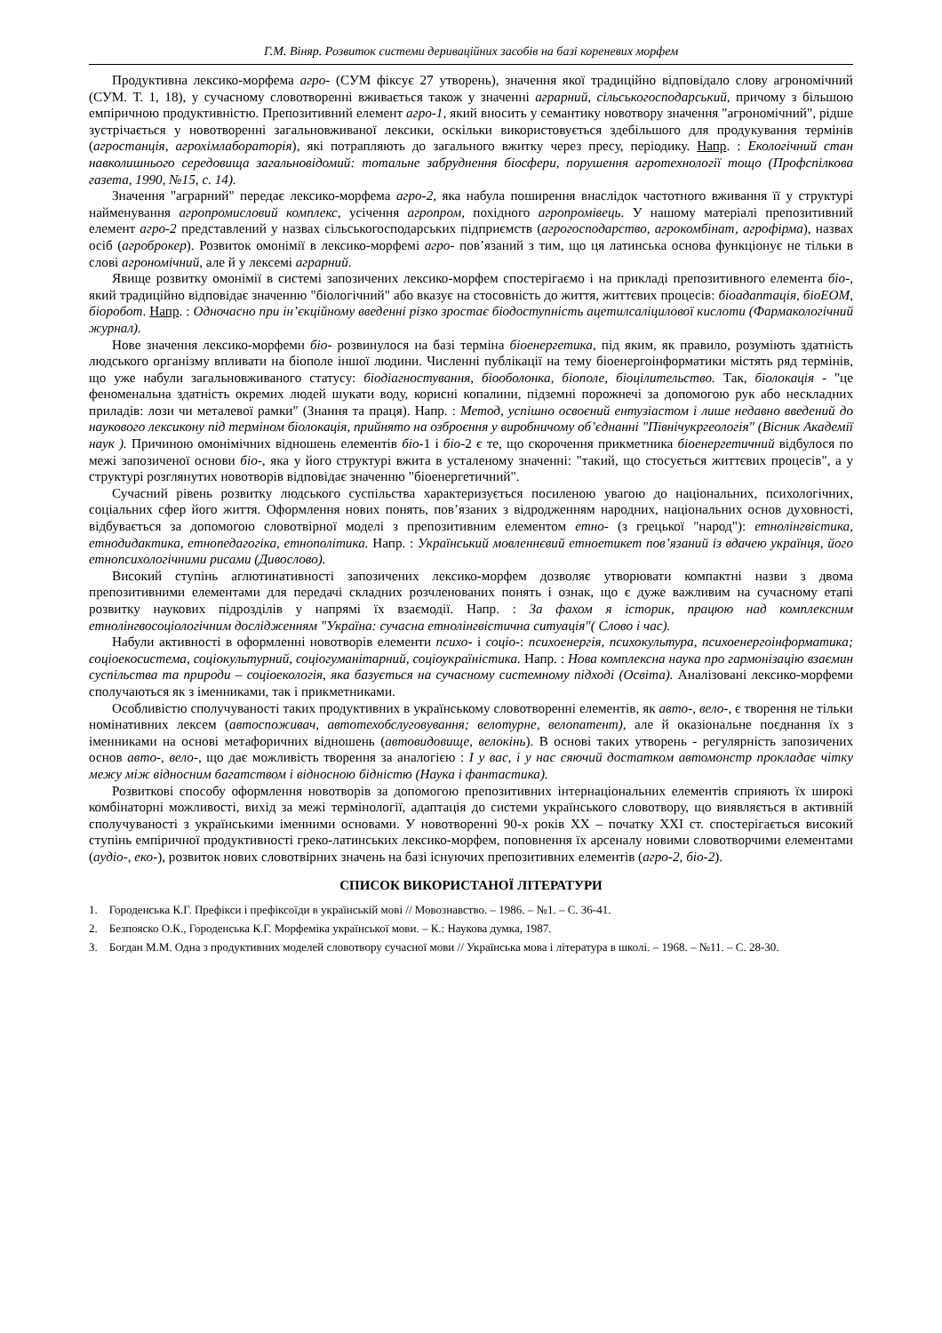Г.М. Віняр. Розвиток системи дериваційних засобів на базі кореневих морфем
Продуктивна лексико-морфема агро- (СУМ фіксує 27 утворень), значення якої традиційно відповідало слову агрономічний (СУМ. Т. 1, 18), у сучасному словотворенні вживається також у значенні аграрний, сільськогосподарський, причому з більшою емпіричною продуктивністю. Препозитивний елемент агро-1, який вносить у семантику новотвору значення "агрономічний", рідше зустрічається у новотворенні загальновживаної лексики, оскільки використовується здебільшого для продукування термінів (агростанція, агрохімлабораторія), які потрапляють до загального вжитку через пресу, періодику. Напр. : Екологічний стан навколишнього середовища загальновідомий: тотальне забруднення біосфери, порушення агротехнології тощо (Профспілкова газета, 1990, №15, с. 14).
Значення "аграрний" передає лексико-морфема агро-2, яка набула поширення внаслідок частотного вживання її у структурі найменування агропромисловий комплекс, усічення агропром, похідного агропромівець. У нашому матеріалі препозитивний елемент агро-2 представлений у назвах сільськогосподарських підприємств (агрогосподарство, агрокомбінат, агрофірма), назвах осіб (агроброкер). Розвиток омонімії в лексико-морфемі агро- пов’язаний з тим, що ця латинська основа функціонує не тільки в слові агрономічний, але й у лексемі аграрний.
Явище розвитку омонімії в системі запозичених лексико-морфем спостерігаємо і на прикладі препозитивного елемента біо-, який традиційно відповідає значенню "біологічний" або вказує на стосовність до життя, життєвих процесів: біоадаптація, біоЕОМ, біоробот. Напр. : Одночасно при ін’єкційному введенні різко зростає біодоступність ацетилсаліцилової кислоти (Фармакологічний журнал).
Нове значення лексико-морфеми біо- розвинулося на базі терміна біоенергетика, під яким, як правило, розуміють здатність людського організму впливати на біополе іншої людини. Численні публікації на тему біоенергоінформатики містять ряд термінів, що уже набули загальновживаного статусу: біодіагностування, біооболонка, біополе, біоцілительство. Так, біолокація - "це феноменальна здатність окремих людей шукати воду, корисні копалини, підземні порожнечі за допомогою рук або нескладних приладів: лози чи металевої рамки" (Знання та праця). Напр. : Метод, успішно освоєний ентузіастом і лише недавно введений до наукового лексикону під терміном біолокація, прийнято на озброєння у виробничому об’єднанні "Північукргеологія" (Вісник Академії наук ). Причиною омонімічних відношень елементів біо-1 і біо-2 є те, що скорочення прикметника біоенергетичний відбулося по межі запозиченої основи біо-, яка у його структурі вжита в усталеному значенні: "такий, що стосується життєвих процесів", а у структурі розглянутих новотворів відповідає значенню "біоенергетичний".
Сучасний рівень розвитку людського суспільства характеризується посиленою увагою до національних, психологічних, соціальних сфер його життя. Оформлення нових понять, пов’язаних з відродженням народних, національних основ духовності, відбувається за допомогою словотвірної моделі з препозитивним елементом етно- (з грецької "народ"): етнолінгвістика, етнодидактика, етнопедагогіка, етнополітика. Напр. : Український мовленнєвий етноетикет пов’язаний із вдачею українця, його етнопсихологічними рисами (Дивослово).
Високий ступінь аглютинативності запозичених лексико-морфем дозволяє утворювати компактні назви з двома препозитивними елементами для передачі складних розчленованих понять і ознак, що є дуже важливим на сучасному етапі розвитку наукових підрозділів у напрямі їх взаємодії. Напр. : За фахом я історик, працюю над комплексним етнолінгвосоціологічним дослідженням "Україна: сучасна етнолінгвістична ситуація"( Слово і час).
Набули активності в оформленні новотворів елементи психо- і соціо-: психоенергія, психокультура, психоенергоінформатика; соціоекосистема, соціокультурний, соціогуманітарний, соціоукраїністика. Напр. : Нова комплексна наука про гармонізацію взаємин суспільства та природи – соціоекологія, яка базується на сучасному системному підході (Освіта). Аналізовані лексико-морфеми сполучаються як з іменниками, так і прикметниками.
Особливістю сполучуваності таких продуктивних в українському словотворенні елементів, як авто-, вело-, є творення не тільки номінативних лексем (автоспоживач, автотехобслуговування; велотурне, велопатент), але й оказіональне поєднання їх з іменниками на основі метафоричних відношень (автовидовище, велокінь). В основі таких утворень - регулярність запозичених основ авто-, вело-, що дає можливість творення за аналогією : І у вас, і у нас сяючий достатком автомонстр прокладає чітку межу між відносним багатством і відносною бідністю (Наука і фантастика).
Розвиткові способу оформлення новотворів за допомогою препозитивних інтернаціональних елементів сприяють їх широкі комбінаторні можливості, вихід за межі термінології, адаптація до системи українського словотвору, що виявляється в активній сполучуваності з українськими іменними основами. У новотворенні 90-х років ХХ – початку ХХІ ст. спостерігається високий ступінь емпіричної продуктивності греко-латинських лексико-морфем, поповнення їх арсеналу новими словотворчими елементами (аудіо-, еко-), розвиток нових словотвірних значень на базі існуючих препозитивних елементів (агро-2, біо-2).
СПИСОК ВИКОРИСТАНОЇ ЛІТЕРАТУРИ
1. Городенська К.Г. Префікси і префіксоїди в українській мові // Мовознавство. – 1986. – №1. – С. 36-41.
2. Безпояско О.К., Городенська К.Г. Морфеміка української мови. – К.: Наукова думка, 1987.
3. Богдан М.М. Одна з продуктивних моделей словотвору сучасної мови // Українська мова і література в школі. – 1968. – №11. – С. 28-30.